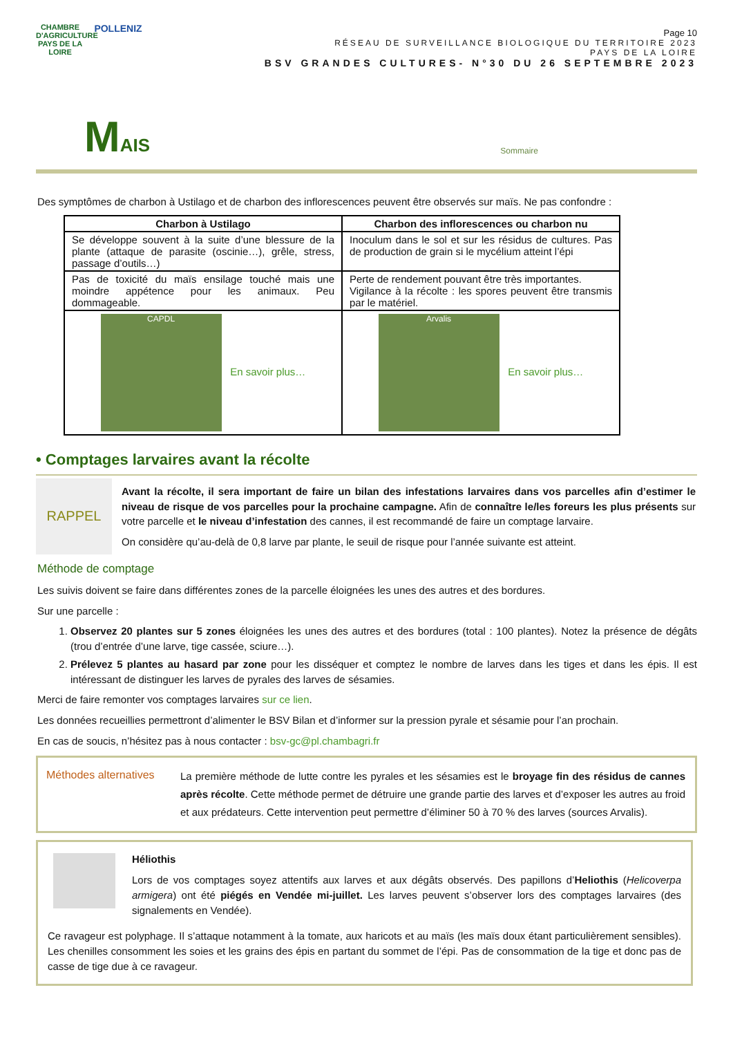CHAMBRE D'AGRICULTURE
PAYS DE LA LOIRE
POLLENIZ
Page 10
RÉSEAU DE SURVEILLANCE BIOLOGIQUE DU TERRITOIRE 2023
PAYS DE LA LOIRE
BSV GRANDES CULTURES- N°30 DU 26 SEPTEMBRE 2023
MAIS
Sommaire
Des symptômes de charbon à Ustilago et de charbon des inflorescences peuvent être observés sur maïs. Ne pas confondre :
| Charbon à Ustilago | Charbon des inflorescences ou charbon nu |
| --- | --- |
| Se développe souvent à la suite d’une blessure de la plante (attaque de parasite (oscinie…), grêle, stress, passage d’outils…) | Inoculum dans le sol et sur les résidus de cultures. Pas de production de grain si le mycélium atteint l’épi |
| Pas de toxicité du maïs ensilage touché mais une moindre appétence pour les animaux. Peu dommageable. | Perte de rendement pouvant être très importantes. Vigilance à la récolte : les spores peuvent être transmis par le matériel. |
| CAPDL En savoir plus… | Arvalis En savoir plus… |
• Comptages larvaires avant la récolte
RAPPEL
Avant la récolte, il sera important de faire un bilan des infestations larvaires dans vos parcelles afin d’estimer le niveau de risque de vos parcelles pour la prochaine campagne. Afin de connaître le/les foreurs les plus présents sur votre parcelle et le niveau d’infestation des cannes, il est recommandé de faire un comptage larvaire.
On considère qu’au-delà de 0,8 larve par plante, le seuil de risque pour l’année suivante est atteint.
Méthode de comptage
Les suivis doivent se faire dans différentes zones de la parcelle éloignées les unes des autres et des bordures.
Sur une parcelle :
1. Observez 20 plantes sur 5 zones éloignées les unes des autres et des bordures (total : 100 plantes). Notez la présence de dégâts (trou d’entrée d’une larve, tige cassée, sciure…).
2. Prélevez 5 plantes au hasard par zone pour les disséquer et comptez le nombre de larves dans les tiges et dans les épis. Il est intéressant de distinguer les larves de pyrales des larves de sésamies.
Merci de faire remonter vos comptages larvaires sur ce lien.
Les données recueillies permettront d’alimenter le BSV Bilan et d’informer sur la pression pyrale et sésamie pour l’an prochain.
En cas de soucis, n’hésitez pas à nous contacter : bsv-gc@pl.chambagri.fr
Méthodes alternatives
La première méthode de lutte contre les pyrales et les sésamies est le broyage fin des résidus de cannes après récolte. Cette méthode permet de détruire une grande partie des larves et d’exposer les autres au froid et aux prédateurs. Cette intervention peut permettre d’éliminer 50 à 70 % des larves (sources Arvalis).
Héliothis
Lors de vos comptages soyez attentifs aux larves et aux dégâts observés. Des papillons d’Heliothis (Helicoverpa armigera) ont été piégés en Vendée mi-juillet. Les larves peuvent s’observer lors des comptages larvaires (des signalements en Vendée).
Ce ravageur est polyphage. Il s’attaque notamment à la tomate, aux haricots et au maïs (les maïs doux étant particulièrement sensibles). Les chenilles consomment les soies et les grains des épis en partant du sommet de l’épi. Pas de consommation de la tige et donc pas de casse de tige due à ce ravageur.